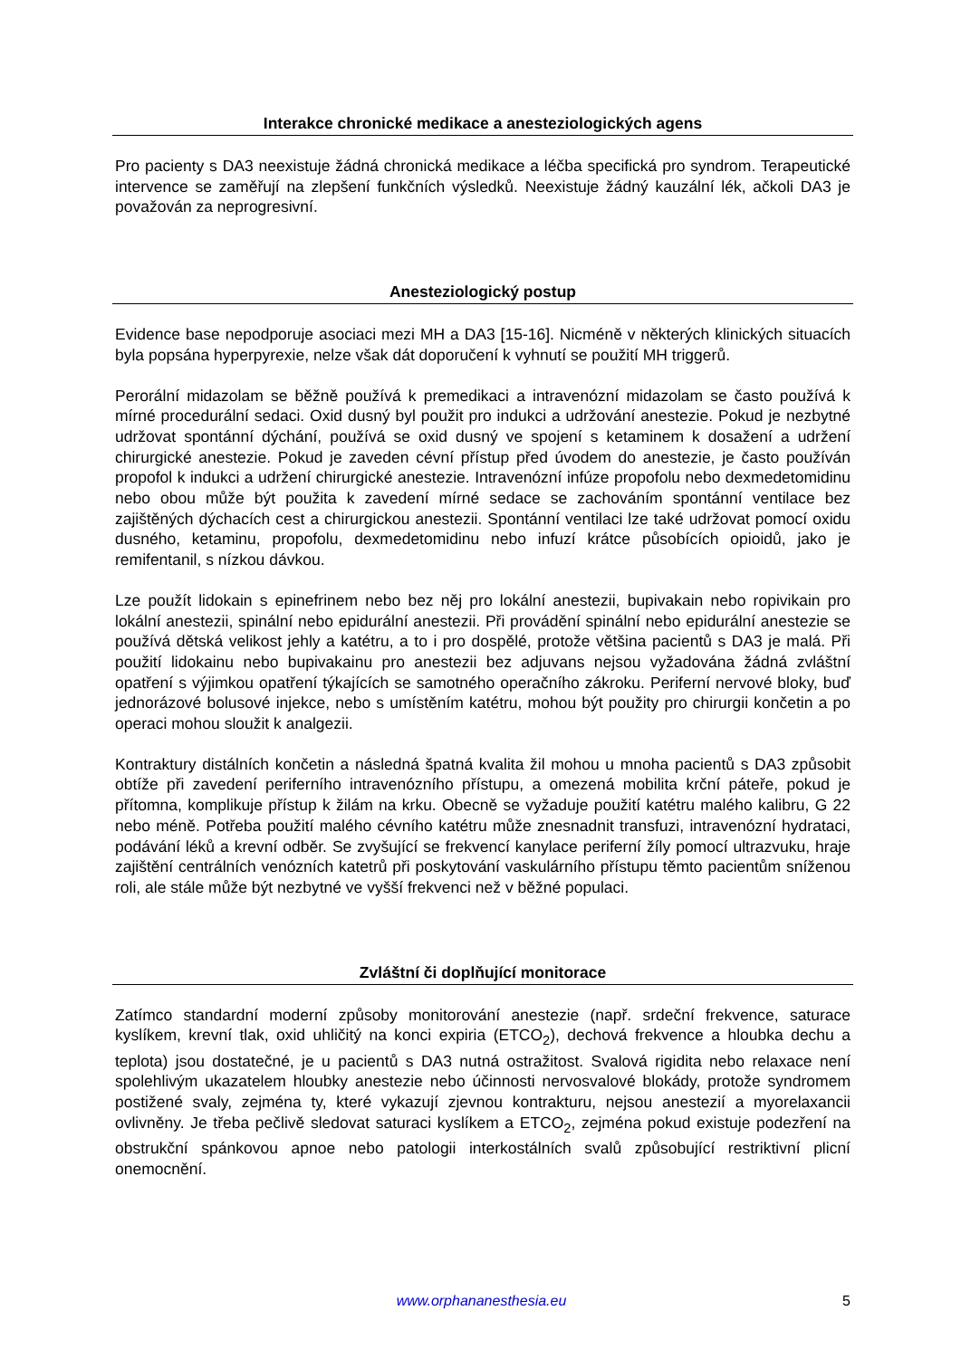Interakce chronické medikace a anesteziologických agens
Pro pacienty s DA3 neexistuje žádná chronická medikace a léčba specifická pro syndrom. Terapeutické intervence se zaměřují na zlepšení funkčních výsledků. Neexistuje žádný kauzální lék, ačkoli DA3 je považován za neprogresivní.
Anesteziologický postup
Evidence base nepodporuje asociaci mezi MH a DA3 [15-16]. Nicméně v některých klinických situacích byla popsána hyperpyrexie, nelze však dát doporučení k vyhnutí se použití MH triggerů.
Perorální midazolam se běžně používá k premedikaci a intravenózní midazolam se často používá k mírné procedurální sedaci. Oxid dusný byl použit pro indukci a udržování anestezie. Pokud je nezbytné udržovat spontánní dýchání, používá se oxid dusný ve spojení s ketaminem k dosažení a udržení chirurgické anestezie. Pokud je zaveden cévní přístup před úvodem do anestezie, je často používán propofol k indukci a udržení chirurgické anestezie. Intravenózní infúze propofolu nebo dexmedetomidinu nebo obou může být použita k zavedení mírné sedace se zachováním spontánní ventilace bez zajištěných dýchacích cest a chirurgickou anestezii. Spontánní ventilaci lze také udržovat pomocí oxidu dusného, ketaminu, propofolu, dexmedetomidinu nebo infuzí krátce působících opioidů, jako je remifentanil, s nízkou dávkou.
Lze použít lidokain s epinefrinem nebo bez něj pro lokální anestezii, bupivakain nebo ropivikain pro lokální anestezii, spinální nebo epidurální anestezii. Při provádění spinální nebo epidurální anestezie se používá dětská velikost jehly a katétru, a to i pro dospělé, protože většina pacientů s DA3 je malá. Při použití lidokainu nebo bupivakainu pro anestezii bez adjuvans nejsou vyžadována žádná zvláštní opatření s výjimkou opatření týkajících se samotného operačního zákroku. Periferní nervové bloky, buď jednorázové bolusové injekce, nebo s umístěním katétru, mohou být použity pro chirurgii končetin a po operaci mohou sloužit k analgezii.
Kontraktury distálních končetin a následná špatná kvalita žil mohou u mnoha pacientů s DA3 způsobit obtíže při zavedení periferního intravenózního přístupu, a omezená mobilita krční páteře, pokud je přítomna, komplikuje přístup k žilám na krku. Obecně se vyžaduje použití katétru malého kalibru, G 22 nebo méně. Potřeba použití malého cévního katétru může znesnadnit transfuzi, intravenózní hydrataci, podávání léků a krevní odběr. Se zvyšující se frekvencí kanylace periferní žíly pomocí ultrazvuku, hraje zajištění centrálních venózních katetrů při poskytování vaskulárního přístupu těmto pacientům sníženou roli, ale stále může být nezbytné ve vyšší frekvenci než v běžné populaci.
Zvláštní či doplňující monitorace
Zatímco standardní moderní způsoby monitorování anestezie (např. srdeční frekvence, saturace kyslíkem, krevní tlak, oxid uhličitý na konci expiria (ETCO<sub>2</sub>), dechová frekvence a hloubka dechu a teplota) jsou dostatečné, je u pacientů s DA3 nutná ostražitost. Svalová rigidita nebo relaxace není spolehlivým ukazatelem hloubky anestezie nebo účinnosti nervosvalové blokády, protože syndromem postižené svaly, zejména ty, které vykazují zjevnou kontrakturu, nejsou anestezií a myorelaxancii ovlivněny. Je třeba pečlivě sledovat saturaci kyslíkem a ETCO<sub>2</sub>, zejména pokud existuje podezření na obstrukční spánkovou apnoe nebo patologii interkostálních svalů způsobující restriktivní plicní onemocnění.
www.orphananesthesia.eu 5